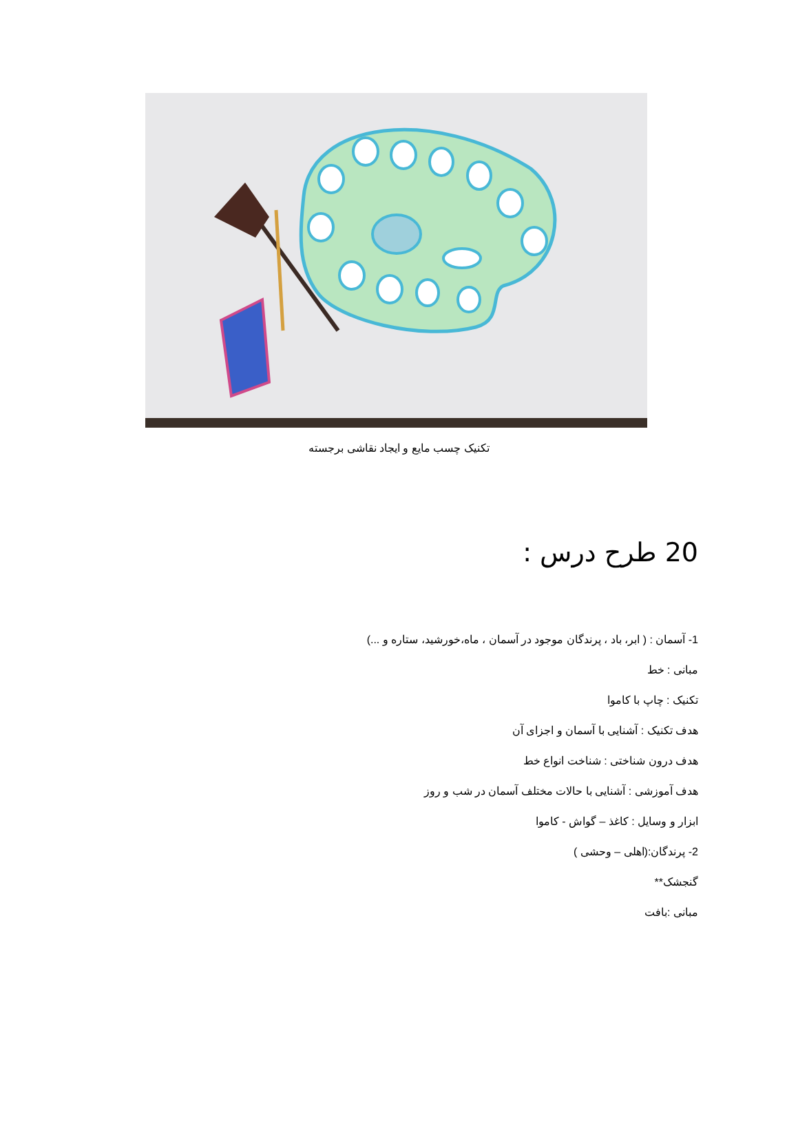تکنیک چسب مایع و ایجاد نقاشی برجسته
20 طرح درس :
1- آسمان : ( ابر، باد ، پرندگان موجود در آسمان ، ماه،خورشید، ستاره و ...)
مبانی : خط
تکنیک : چاپ با کاموا
هدف تکنیک : آشنایی با آسمان و اجزای آن
هدف درون شناختی : شناخت انواع خط
هدف آموزشی : آشنایی با حالات مختلف آسمان در شب و روز
ابزار و وسایل : کاغذ – گواش - کاموا
2- پرندگان:(اهلی – وحشی )
گنجشک**
مبانی :بافت